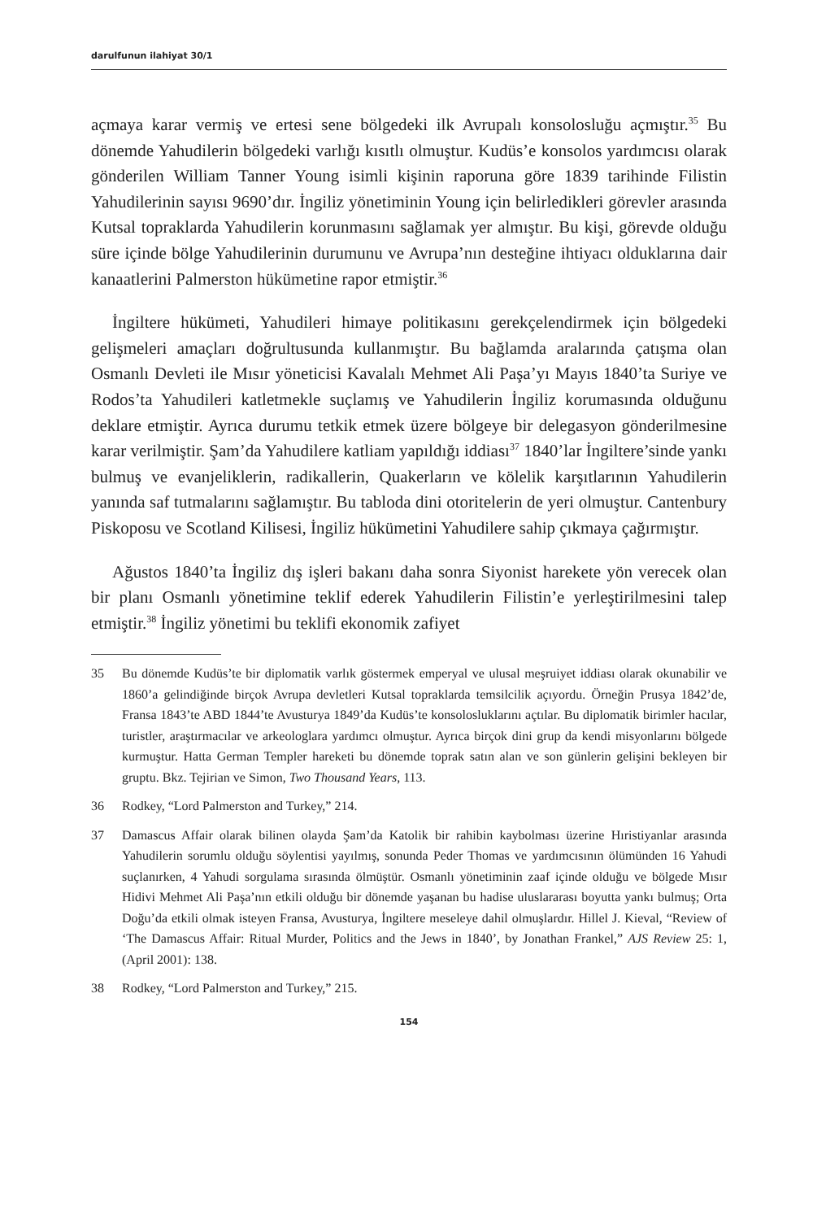darulfunun ilahiyat 30/1
açmaya karar vermiş ve ertesi sene bölgedeki ilk Avrupalı konsolosluğu açmıştır.<sup>35</sup> Bu dönemde Yahudilerin bölgedeki varlığı kısıtlı olmuştur. Kudüs’e konsolos yardımcısı olarak gönderilen William Tanner Young isimli kişinin raporuna göre 1839 tarihinde Filistin Yahudilerinin sayısı 9690’dır. İngiliz yönetiminin Young için belirledikleri görevler arasında Kutsal topraklarda Yahudilerin korunmasını sağlamak yer almıştır. Bu kişi, görevde olduğu süre içinde bölge Yahudilerinin durumunu ve Avrupa’nın desteğine ihtiyacı olduklarına dair kanaatlerini Palmerston hükümetine rapor etmiştir.<sup>36</sup>
İngiltere hükümeti, Yahudileri himaye politikasını gerekçelendirmek için bölgedeki gelişmeleri amaçları doğrultusunda kullanmıştır. Bu bağlamda aralarında çatışma olan Osmanlı Devleti ile Mısır yöneticisi Kavalalı Mehmet Ali Paşa’yı Mayıs 1840’ta Suriye ve Rodos’ta Yahudileri katletmekle suçlamış ve Yahudilerin İngiliz korumasında olduğunu deklare etmiştir. Ayrıca durumu tetkik etmek üzere bölgeye bir delegasyon gönderilmesine karar verilmiştir. Şam’da Yahudilere katliam yapıldığı iddiası<sup>37</sup> 1840’lar İngiltere’sinde yankı bulmuş ve evanjeliklerin, radikallerin, Quakerların ve kölelik karşıtlarının Yahudilerin yanında saf tutmalarını sağlamıştır. Bu tabloda dini otoritelerin de yeri olmuştur. Cantenbury Piskoposu ve Scotland Kilisesi, İngiliz hükümetini Yahudilere sahip çıkmaya çağırmıştır.
Ağustos 1840’ta İngiliz dış işleri bakanı daha sonra Siyonist harekete yön verecek olan bir planı Osmanlı yönetimine teklif ederek Yahudilerin Filistin’e yerleştirilmesini talep etmiştir.<sup>38</sup> İngiliz yönetimi bu teklifi ekonomik zafiyet
35 Bu dönemde Kudüs’te bir diplomatik varlık göstermek emperyal ve ulusal meşruiyet iddiası olarak okunabilir ve 1860’a gelindiğinde birçok Avrupa devletleri Kutsal topraklarda temsilcilik açıyordu. Örneğin Prusya 1842’de, Fransa 1843’te ABD 1844’te Avusturya 1849’da Kudüs’te konsolosluklarını açtılar. Bu diplomatik birimler hacılar, turistler, araştırmacılar ve arkeologlara yardımcı olmuştur. Ayrıca birçok dini grup da kendi misyonlarını bölgede kurmuştur. Hatta German Templer hareketi bu dönemde toprak satın alan ve son günlerin gelişini bekleyen bir gruptu. Bkz. Tejirian ve Simon, Two Thousand Years, 113.
36 Rodkey, “Lord Palmerston and Turkey,” 214.
37 Damascus Affair olarak bilinen olayda Şam’da Katolik bir rahibin kaybolması üzerine Hıristiyanlar arasında Yahudilerin sorumlu olduğu söylentisi yayılmış, sonunda Peder Thomas ve yardımcısının ölümünden 16 Yahudi suçlanırken, 4 Yahudi sorgulama sırasında ölmüştür. Osmanlı yönetiminin zaaf içinde olduğu ve bölgede Mısır Hidivi Mehmet Ali Paşa’nın etkili olduğu bir dönemde yaşanan bu hadise uluslararası boyutta yankı bulmuş; Orta Doğu’da etkili olmak isteyen Fransa, Avusturya, İngiltere meseleye dahil olmuşlardır. Hillel J. Kieval, “Review of ‘The Damascus Affair: Ritual Murder, Politics and the Jews in 1840’, by Jonathan Frankel,” AJS Review 25: 1, (April 2001): 138.
38 Rodkey, “Lord Palmerston and Turkey,” 215.
154